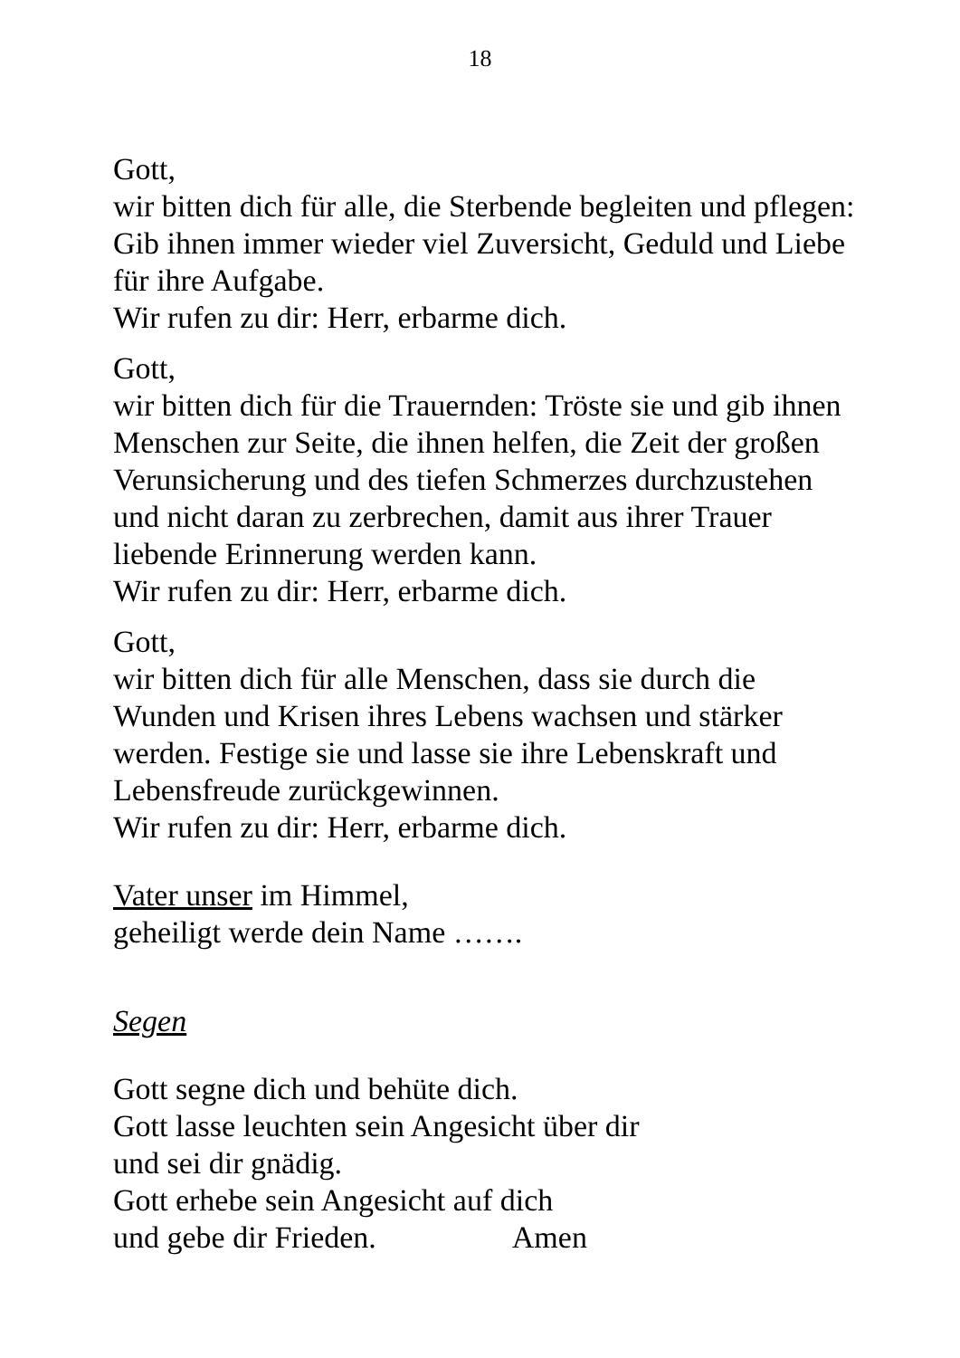18
Gott,
wir bitten dich für alle, die Sterbende begleiten und pflegen:
Gib ihnen immer wieder viel Zuversicht, Geduld und Liebe für ihre Aufgabe.
Wir rufen zu dir: Herr, erbarme dich.
Gott,
wir bitten dich für die Trauernden: Tröste sie und gib ihnen Menschen zur Seite, die ihnen helfen, die Zeit der großen Verunsicherung und des tiefen Schmerzes durchzustehen und nicht daran zu zerbrechen, damit aus ihrer Trauer liebende Erinnerung werden kann.
Wir rufen zu dir: Herr, erbarme dich.
Gott,
wir bitten dich für alle Menschen, dass sie durch die Wunden und Krisen ihres Lebens wachsen und stärker werden. Festige sie und lasse sie ihre Lebenskraft und Lebensfreude zurückgewinnen.
Wir rufen zu dir: Herr, erbarme dich.
Vater unser im Himmel,
geheiligt werde dein Name …….
Segen
Gott segne dich und behüte dich.
Gott lasse leuchten sein Angesicht über dir
und sei dir gnädig.
Gott erhebe sein Angesicht auf dich
und gebe dir Frieden. Amen